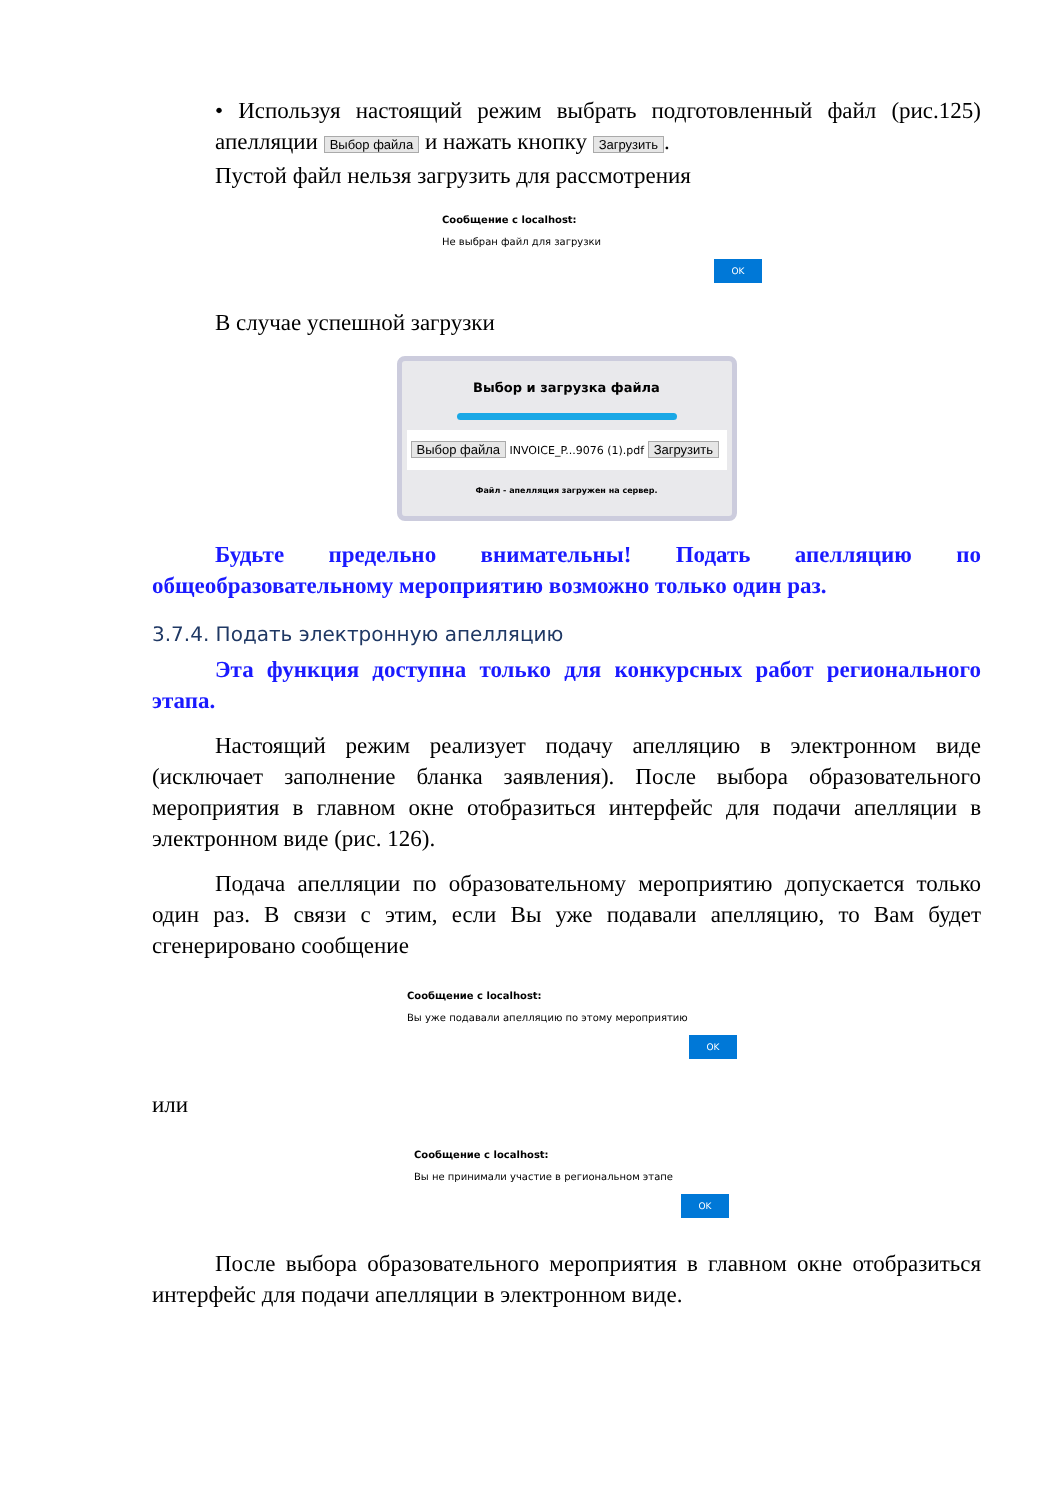• Используя настоящий режим выбрать подготовленный файл (рис.125) апелляции Выбор файла и нажать кнопку Загрузить.
Пустой файл нельзя загрузить для рассмотрения
Сообщение с localhost:
Не выбран файл для загрузки
OK
В случае успешной загрузки
Выбор и загрузка файла
Выбор файла INVOICE_P...9076 (1).pdf Загрузить
Файл - апелляция загружен на сервер.
Будьте предельно внимательны! Подать апелляцию по общеобразовательному мероприятию возможно только один раз.
3.7.4. Подать электронную апелляцию
Эта функция доступна только для конкурсных работ регионального этапа.
Настоящий режим реализует подачу апелляцию в электронном виде (исключает заполнение бланка заявления). После выбора образовательного мероприятия в главном окне отобразиться интерфейс для подачи апелляции в электронном виде (рис. 126).
Подача апелляции по образовательному мероприятию допускается только один раз. В связи с этим, если Вы уже подавали апелляцию, то Вам будет сгенерировано сообщение
Сообщение с localhost:
Вы уже подавали апелляцию по этому мероприятию
OK
или
Сообщение с localhost:
Вы не принимали участие в региональном этапе
OK
После выбора образовательного мероприятия в главном окне отобразиться интерфейс для подачи апелляции в электронном виде.